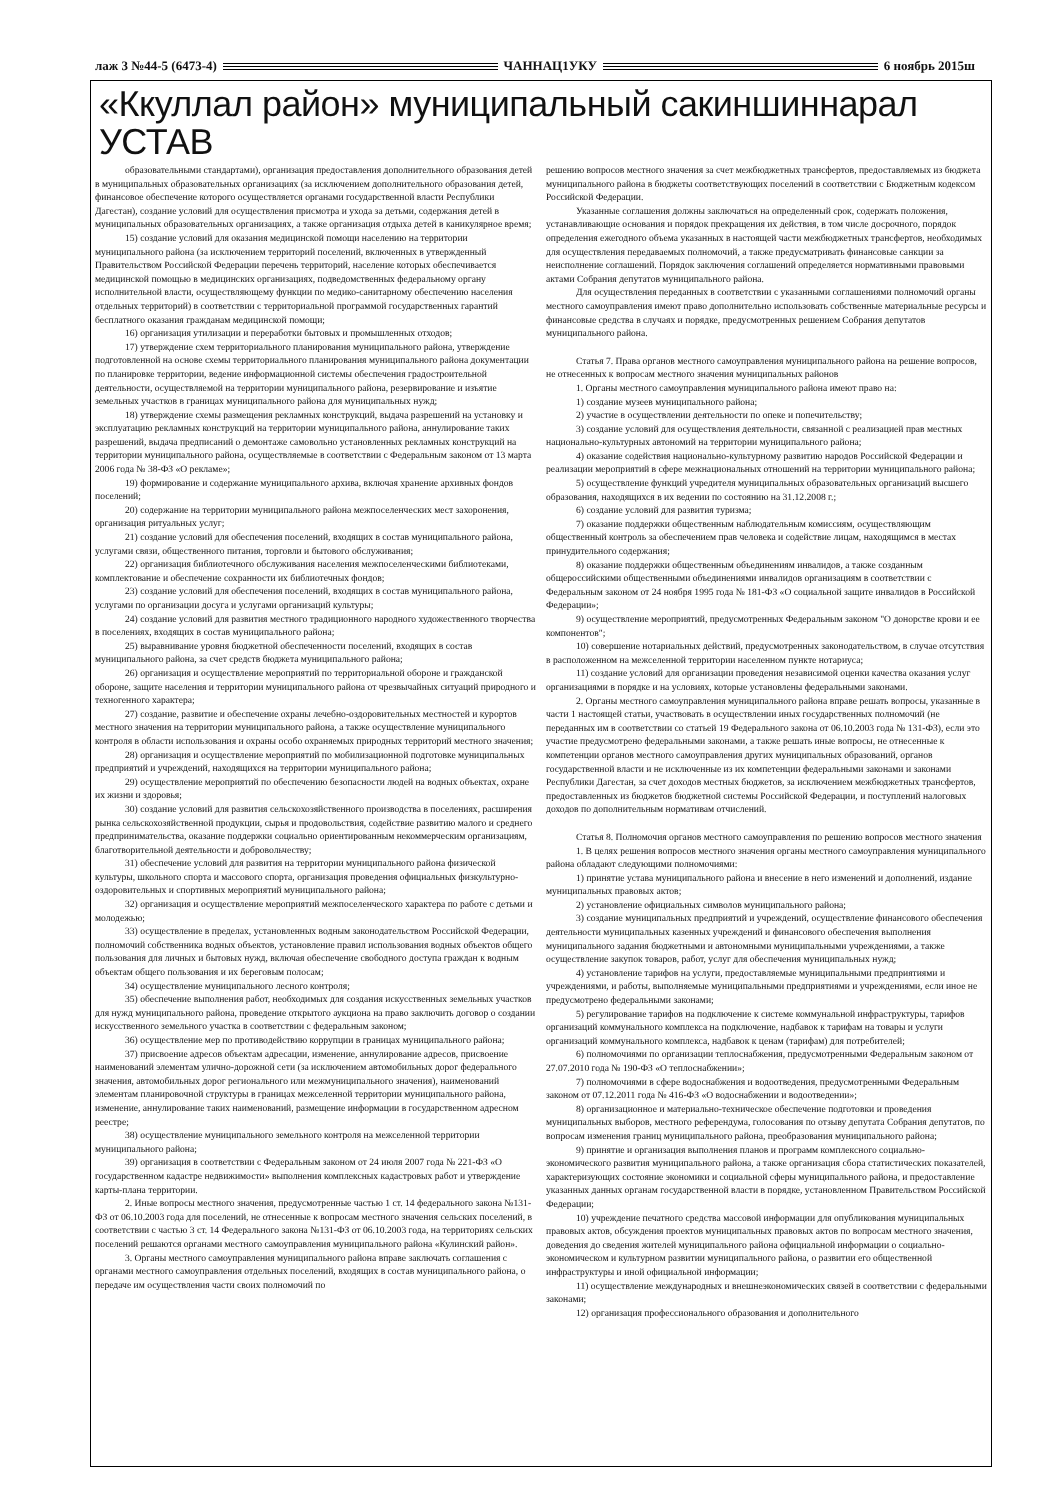лаж 3 №44-5 (6473-4) ЧАННАЦ1УКУ 6 ноябрь 2015ш
«Ккуллал район» муниципальный сакиншиннарал УСТАВ
образовательными стандартами), организация предоставления дополнительного образования детей в муниципальных образовательных организациях (за исключением дополнительного образования детей, финансовое обеспечение которого осуществляется органами государственной власти Республики Дагестан), создание условий для осуществления присмотра и ухода за детьми, содержания детей в муниципальных образовательных организациях, а также организация отдыха детей в каникулярное время;
15) создание условий для оказания медицинской помощи населению на территории муниципального района (за исключением территорий поселений, включенных в утвержденный Правительством Российской Федерации перечень территорий, население которых обеспечивается медицинской помощью в медицинских организациях, подведомственных федеральному органу исполнительной власти, осуществляющему функции по медико-санитарному обеспечению населения отдельных территорий) в соответствии с территориальной программой государственных гарантий бесплатного оказания гражданам медицинской помощи;
16) организация утилизации и переработки бытовых и промышленных отходов;
17) утверждение схем территориального планирования муниципального района, утверждение подготовленной на основе схемы территориального планирования муниципального района документации по планировке территории, ведение информационной системы обеспечения градостроительной деятельности, осуществляемой на территории муниципального района, резервирование и изъятие земельных участков в границах муниципального района для муниципальных нужд;
18) утверждение схемы размещения рекламных конструкций, выдача разрешений на установку и эксплуатацию рекламных конструкций на территории муниципального района, аннулирование таких разрешений, выдача предписаний о демонтаже самовольно установленных рекламных конструкций на территории муниципального района, осуществляемые в соответствии с Федеральным законом от 13 марта 2006 года № 38-ФЗ «О рекламе»;
19) формирование и содержание муниципального архива, включая хранение архивных фондов поселений;
20) содержание на территории муниципального района межпоселенческих мест захоронения, организация ритуальных услуг;
21) создание условий для обеспечения поселений, входящих в состав муниципального района, услугами связи, общественного питания, торговли и бытового обслуживания;
22) организация библиотечного обслуживания населения межпоселенческими библиотеками, комплектование и обеспечение сохранности их библиотечных фондов;
23) создание условий для обеспечения поселений, входящих в состав муниципального района, услугами по организации досуга и услугами организаций культуры;
24) создание условий для развития местного традиционного народного художественного творчества в поселениях, входящих в состав муниципального района;
25) выравнивание уровня бюджетной обеспеченности поселений, входящих в состав муниципального района, за счет средств бюджета муниципального района;
26) организация и осуществление мероприятий по территориальной обороне и гражданской обороне, защите населения и территории муниципального района от чрезвычайных ситуаций природного и техногенного характера;
27) создание, развитие и обеспечение охраны лечебно-оздоровительных местностей и курортов местного значения на территории муниципального района, а также осуществление муниципального контроля в области использования и охраны особо охраняемых природных территорий местного значения;
28) организация и осуществление мероприятий по мобилизационной подготовке муниципальных предприятий и учреждений, находящихся на территории муниципального района;
29) осуществление мероприятий по обеспечению безопасности людей на водных объектах, охране их жизни и здоровья;
30) создание условий для развития сельскохозяйственного производства в поселениях, расширения рынка сельскохозяйственной продукции, сырья и продовольствия, содействие развитию малого и среднего предпринимательства, оказание поддержки социально ориентированным некоммерческим организациям, благотворительной деятельности и добровольчеству;
31) обеспечение условий для развития на территории муниципального района физической культуры, школьного спорта и массового спорта, организация проведения официальных физкультурно-оздоровительных и спортивных мероприятий муниципального района;
32) организация и осуществление мероприятий межпоселенческого характера по работе с детьми и молодежью;
33) осуществление в пределах, установленных водным законодательством Российской Федерации, полномочий собственника водных объектов, установление правил использования водных объектов общего пользования для личных и бытовых нужд, включая обеспечение свободного доступа граждан к водным объектам общего пользования и их береговым полосам;
34) осуществление муниципального лесного контроля;
35) обеспечение выполнения работ, необходимых для создания искусственных земельных участков для нужд муниципального района, проведение открытого аукциона на право заключить договор о создании искусственного земельного участка в соответствии с федеральным законом;
36) осуществление мер по противодействию коррупции в границах муниципального района;
37) присвоение адресов объектам адресации, изменение, аннулирование адресов, присвоение наименований элементам улично-дорожной сети (за исключением автомобильных дорог федерального значения, автомобильных дорог регионального или межмуниципального значения), наименований элементам планировочной структуры в границах межселенной территории муниципального района, изменение, аннулирование таких наименований, размещение информации в государственном адресном реестре;
38) осуществление муниципального земельного контроля на межселенной территории муниципального района;
39) организация в соответствии с Федеральным законом от 24 июля 2007 года № 221-ФЗ «О государственном кадастре недвижимости» выполнения комплексных кадастровых работ и утверждение карты-плана территории.
2. Иные вопросы местного значения, предусмотренные частью 1 ст. 14 федерального закона №131-ФЗ от 06.10.2003 года для поселений, не отнесенные к вопросам местного значения сельских поселений, в соответствии с частью 3 ст. 14 Федерального закона №131-ФЗ от 06.10.2003 года, на территориях сельских поселений решаются органами местного самоуправления муниципального района «Кулинский район».
3. Органы местного самоуправления муниципального района вправе заключать соглашения с органами местного самоуправления отдельных поселений, входящих в состав муниципального района, о передаче им осуществления части своих полномочий по
решению вопросов местного значения за счет межбюджетных трансфертов, предоставляемых из бюджета муниципального района в бюджеты соответствующих поселений в соответствии с Бюджетным кодексом Российской Федерации.
Указанные соглашения должны заключаться на определенный срок, содержать положения, устанавливающие основания и порядок прекращения их действия, в том числе досрочного, порядок определения ежегодного объема указанных в настоящей части межбюджетных трансфертов, необходимых для осуществления передаваемых полномочий, а также предусматривать финансовые санкции за неисполнение соглашений. Порядок заключения соглашений определяется нормативными правовыми актами Собрания депутатов муниципального района.
Для осуществления переданных в соответствии с указанными соглашениями полномочий органы местного самоуправления имеют право дополнительно использовать собственные материальные ресурсы и финансовые средства в случаях и порядке, предусмотренных решением Собрания депутатов муниципального района.
Статья 7. Права органов местного самоуправления муниципального района на решение вопросов, не отнесенных к вопросам местного значения муниципальных районов
1. Органы местного самоуправления муниципального района имеют право на:
1) создание музеев муниципального района;
2) участие в осуществлении деятельности по опеке и попечительству;
3) создание условий для осуществления деятельности, связанной с реализацией прав местных национально-культурных автономий на территории муниципального района;
4) оказание содействия национально-культурному развитию народов Российской Федерации и реализации мероприятий в сфере межнациональных отношений на территории муниципального района;
5) осуществление функций учредителя муниципальных образовательных организаций высшего образования, находящихся в их ведении по состоянию на 31.12.2008 г.;
6) создание условий для развития туризма;
7) оказание поддержки общественным наблюдательным комиссиям, осуществляющим общественный контроль за обеспечением прав человека и содействие лицам, находящимся в местах принудительного содержания;
8) оказание поддержки общественным объединениям инвалидов, а также созданным общероссийскими общественными объединениями инвалидов организациям в соответствии с Федеральным законом от 24 ноября 1995 года № 181-ФЗ «О социальной защите инвалидов в Российской Федерации»;
9) осуществление мероприятий, предусмотренных Федеральным законом "О донорстве крови и ее компонентов";
10) совершение нотариальных действий, предусмотренных законодательством, в случае отсутствия в расположенном на межселенной территории населенном пункте нотариуса;
11) создание условий для организации проведения независимой оценки качества оказания услуг организациями в порядке и на условиях, которые установлены федеральными законами.
2. Органы местного самоуправления муниципального района вправе решать вопросы, указанные в части 1 настоящей статьи, участвовать в осуществлении иных государственных полномочий (не переданных им в соответствии со статьей 19 Федерального закона от 06.10.2003 года № 131-ФЗ), если это участие предусмотрено федеральными законами, а также решать иные вопросы, не отнесенные к компетенции органов местного самоуправления других муниципальных образований, органов государственной власти и не исключенные из их компетенции федеральными законами и законами Республики Дагестан, за счет доходов местных бюджетов, за исключением межбюджетных трансфертов, предоставленных из бюджетов бюджетной системы Российской Федерации, и поступлений налоговых доходов по дополнительным нормативам отчислений.
Статья 8. Полномочия органов местного самоуправления по решению вопросов местного значения
1. В целях решения вопросов местного значения органы местного самоуправления муниципального района обладают следующими полномочиями:
1) принятие устава муниципального района и внесение в него изменений и дополнений, издание муниципальных правовых актов;
2) установление официальных символов муниципального района;
3) создание муниципальных предприятий и учреждений, осуществление финансового обеспечения деятельности муниципальных казенных учреждений и финансового обеспечения выполнения муниципального задания бюджетными и автономными муниципальными учреждениями, а также осуществление закупок товаров, работ, услуг для обеспечения муниципальных нужд;
4) установление тарифов на услуги, предоставляемые муниципальными предприятиями и учреждениями, и работы, выполняемые муниципальными предприятиями и учреждениями, если иное не предусмотрено федеральными законами;
5) регулирование тарифов на подключение к системе коммунальной инфраструктуры, тарифов организаций коммунального комплекса на подключение, надбавок к тарифам на товары и услуги организаций коммунального комплекса, надбавок к ценам (тарифам) для потребителей;
6) полномочиями по организации теплоснабжения, предусмотренными Федеральным законом от 27.07.2010 года № 190-ФЗ «О теплоснабжении»;
7) полномочиями в сфере водоснабжения и водоотведения, предусмотренными Федеральным законом от 07.12.2011 года № 416-ФЗ «О водоснабжении и водоотведении»;
8) организационное и материально-техническое обеспечение подготовки и проведения муниципальных выборов, местного референдума, голосования по отзыву депутата Собрания депутатов, по вопросам изменения границ муниципального района, преобразования муниципального района;
9) принятие и организация выполнения планов и программ комплексного социально-экономического развития муниципального района, а также организация сбора статистических показателей, характеризующих состояние экономики и социальной сферы муниципального района, и предоставление указанных данных органам государственной власти в порядке, установленном Правительством Российской Федерации;
10) учреждение печатного средства массовой информации для опубликования муниципальных правовых актов, обсуждения проектов муниципальных правовых актов по вопросам местного значения, доведения до сведения жителей муниципального района официальной информации о социально-экономическом и культурном развитии муниципального района, о развитии его общественной инфраструктуры и иной официальной информации;
11) осуществление международных и внешнеэкономических связей в соответствии с федеральными законами;
12) организация профессионального образования и дополнительного